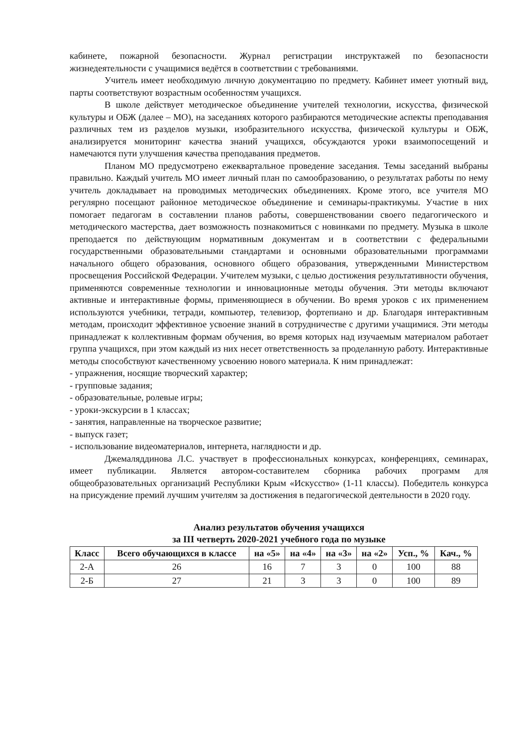кабинете, пожарной безопасности. Журнал регистрации инструктажей по безопасности жизнедеятельности с учащимися ведётся в соответствии с требованиями.
Учитель имеет необходимую личную документацию по предмету. Кабинет имеет уютный вид, парты соответствуют возрастным особенностям учащихся.
В школе действует методическое объединение учителей технологии, искусства, физической культуры и ОБЖ (далее – МО), на заседаниях которого разбираются методические аспекты преподавания различных тем из разделов музыки, изобразительного искусства, физической культуры и ОБЖ, анализируется мониторинг качества знаний учащихся, обсуждаются уроки взаимопосещений и намечаются пути улучшения качества преподавания предметов.
Планом МО предусмотрено ежеквартальное проведение заседания. Темы заседаний выбраны правильно. Каждый учитель МО имеет личный план по самообразованию, о результатах работы по нему учитель докладывает на проводимых методических объединениях. Кроме этого, все учителя МО регулярно посещают районное методическое объединение и семинары-практикумы. Участие в них помогает педагогам в составлении планов работы, совершенствовании своего педагогического и методического мастерства, дает возможность познакомиться с новинками по предмету. Музыка в школе преподается по действующим нормативным документам и в соответствии с федеральными государственными образовательными стандартами и основными образовательными программами начального общего образования, основного общего образования, утвержденными Министерством просвещения Российской Федерации. Учителем музыки, с целью достижения результативности обучения, применяются современные технологии и инновационные методы обучения. Эти методы включают активные и интерактивные формы, применяющиеся в обучении. Во время уроков с их применением используются учебники, тетради, компьютер, телевизор, фортепиано и др. Благодаря интерактивным методам, происходит эффективное усвоение знаний в сотрудничестве с другими учащимися. Эти методы принадлежат к коллективным формам обучения, во время которых над изучаемым материалом работает группа учащихся, при этом каждый из них несет ответственность за проделанную работу. Интерактивные методы способствуют качественному усвоению нового материала. К ним принадлежат:
- упражнения, носящие творческий характер;
- групповые задания;
- образовательные, ролевые игры;
- уроки-экскурсии в 1 классах;
- занятия, направленные на творческое развитие;
- выпуск газет;
- использование видеоматериалов, интернета, наглядности и др.
Джемаляддинова Л.С. участвует в профессиональных конкурсах, конференциях, семинарах, имеет публикации. Является автором-составителем сборника рабочих программ для общеобразовательных организаций Республики Крым «Искусство» (1-11 классы). Победитель конкурса на присуждение премий лучшим учителям за достижения в педагогической деятельности в 2020 году.
Анализ результатов обучения учащихся
за III четверть 2020-2021 учебного года по музыке
| Класс | Всего обучающихся в классе | на «5» | на «4» | на «3» | на «2» | Усп., % | Кач., % |
| --- | --- | --- | --- | --- | --- | --- | --- |
| 2-А | 26 | 16 | 7 | 3 | 0 | 100 | 88 |
| 2-Б | 27 | 21 | 3 | 3 | 0 | 100 | 89 |